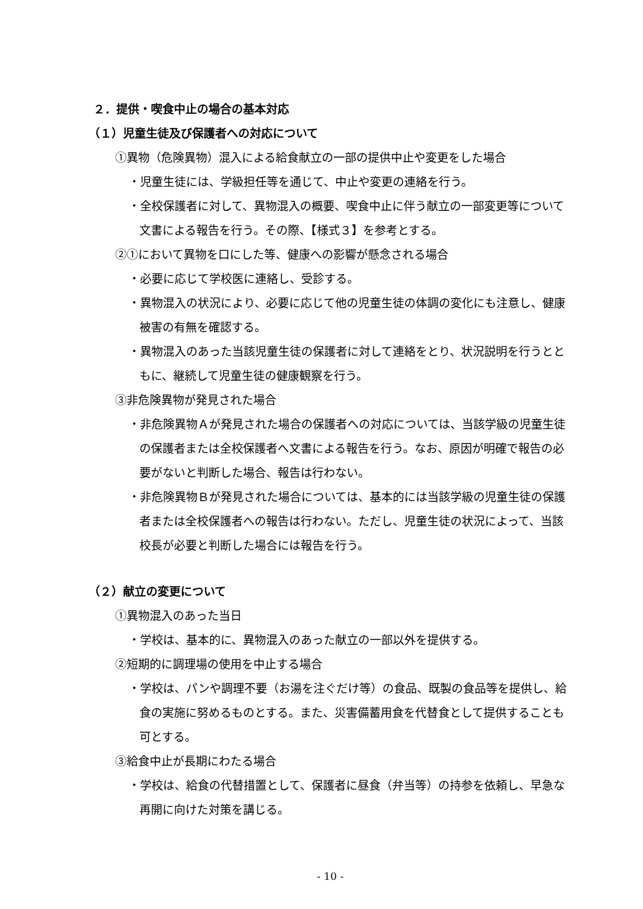２．提供・喫食中止の場合の基本対応
（１）児童生徒及び保護者への対応について
①異物（危険異物）混入による給食献立の一部の提供中止や変更をした場合
・児童生徒には、学級担任等を通じて、中止や変更の連絡を行う。
・全校保護者に対して、異物混入の概要、喫食中止に伴う献立の一部変更等について文書による報告を行う。その際、【様式３】を参考とする。
②①において異物を口にした等、健康への影響が懸念される場合
・必要に応じて学校医に連絡し、受診する。
・異物混入の状況により、必要に応じて他の児童生徒の体調の変化にも注意し、健康被害の有無を確認する。
・異物混入のあった当該児童生徒の保護者に対して連絡をとり、状況説明を行うとともに、継続して児童生徒の健康観察を行う。
③非危険異物が発見された場合
・非危険異物Ａが発見された場合の保護者への対応については、当該学級の児童生徒の保護者または全校保護者へ文書による報告を行う。なお、原因が明確で報告の必要がないと判断した場合、報告は行わない。
・非危険異物Ｂが発見された場合については、基本的には当該学級の児童生徒の保護者または全校保護者への報告は行わない。ただし、児童生徒の状況によって、当該校長が必要と判断した場合には報告を行う。
（２）献立の変更について
①異物混入のあった当日
・学校は、基本的に、異物混入のあった献立の一部以外を提供する。
②短期的に調理場の使用を中止する場合
・学校は、パンや調理不要（お湯を注ぐだけ等）の食品、既製の食品等を提供し、給食の実施に努めるものとする。また、災害備蓄用食を代替食として提供することも可とする。
③給食中止が長期にわたる場合
・学校は、給食の代替措置として、保護者に昼食（弁当等）の持参を依頼し、早急な再開に向けた対策を講じる。
- 10 -